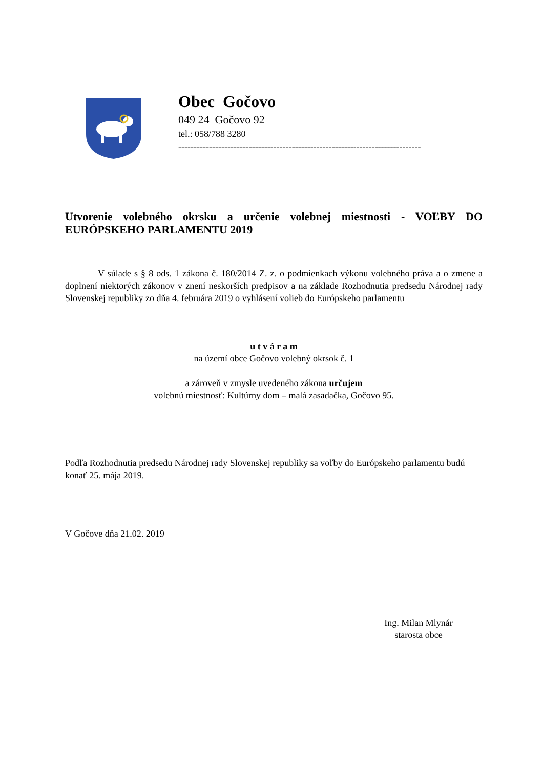Obec Gočovo
049 24 Gočovo 92
tel.: 058/788 3280
-------------------------------------------------------------------------------
Utvorenie volebného okrsku a určenie volebnej miestnosti - VOĽBY DO EURÓPSKEHO PARLAMENTU 2019
V súlade s § 8 ods. 1 zákona č. 180/2014 Z. z. o podmienkach výkonu volebného práva a o zmene a doplnení niektorých zákonov v znení neskorších predpisov a na základe Rozhodnutia predsedu Národnej rady Slovenskej republiky zo dňa 4. februára 2019 o vyhlásení volieb do Európskeho parlamentu
u t v á r a m
na území obce Gočovo volebný okrsok č. 1
a zároveň v zmysle uvedeného zákona určujem
volebnú miestnosť: Kultúrny dom – malá zasadačka, Gočovo 95.
Podľa Rozhodnutia predsedu Národnej rady Slovenskej republiky sa voľby do Európskeho parlamentu budú konať 25. mája 2019.
V Gočove dňa 21.02. 2019
Ing. Milan Mlynár
starosta obce